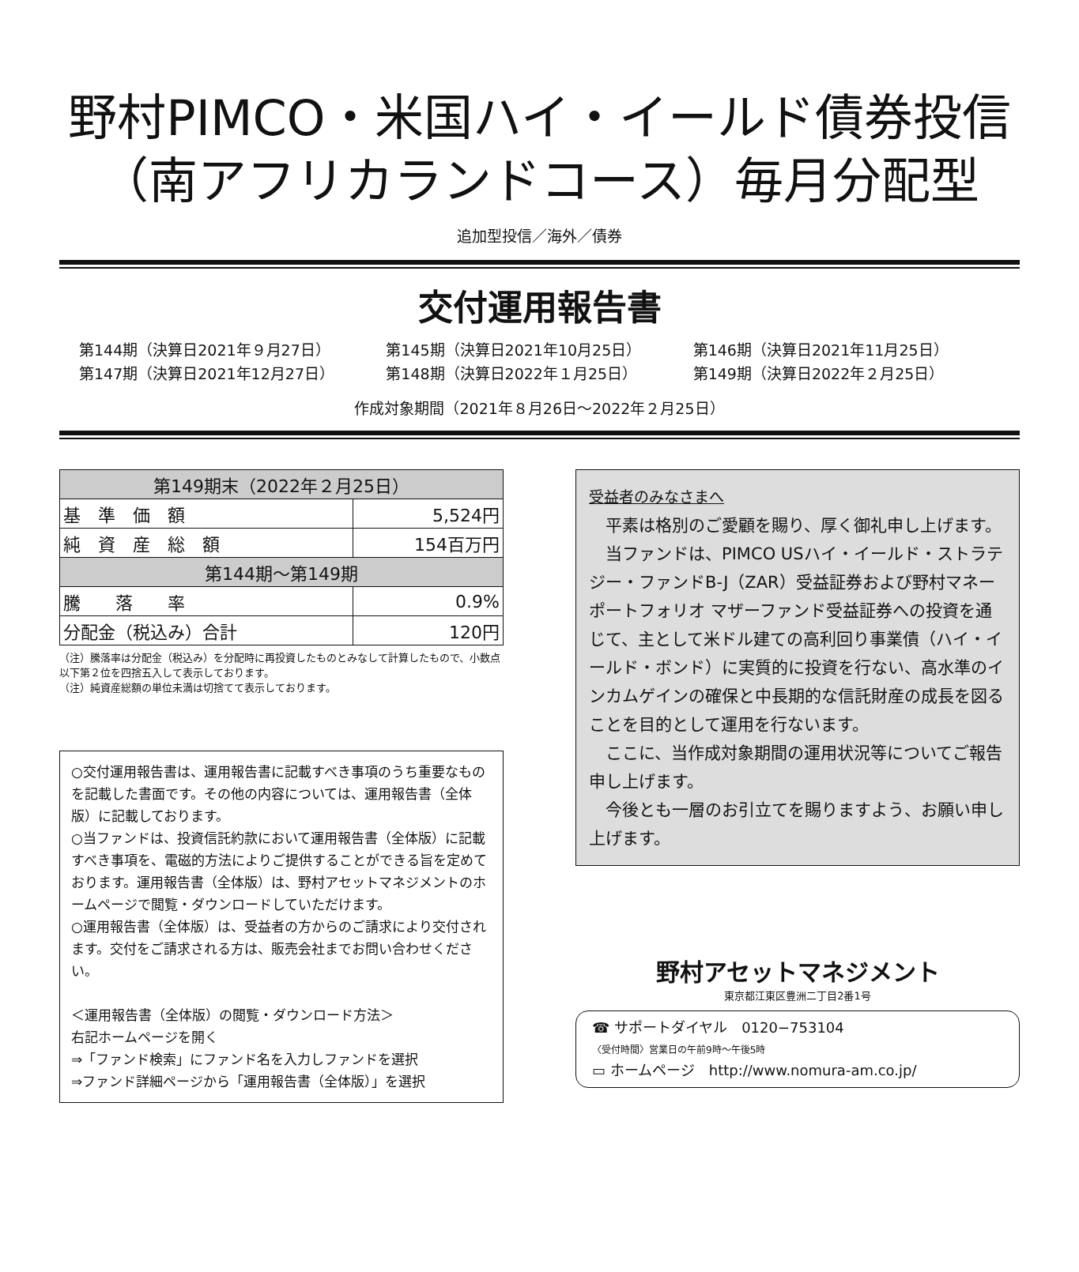野村PIMCO・米国ハイ・イールド債券投信
（南アフリカランドコース）毎月分配型
追加型投信／海外／債券
交付運用報告書
第144期（決算日2021年９月27日）
第145期（決算日2021年10月25日）
第146期（決算日2021年11月25日）
第147期（決算日2021年12月27日）
第148期（決算日2022年１月25日）
第149期（決算日2022年２月25日）
作成対象期間（2021年８月26日～2022年２月25日）
| 第149期末（2022年２月25日） | |
| --- | --- |
| 基 準 価 額 | 5,524円 |
| 純 資 産 総 額 | 154百万円 |
| 第144期～第149期 | |
| 騰 落 率 | 0.9% |
| 分配金（税込み）合計 | 120円 |
（注）騰落率は分配金（税込み）を分配時に再投資したものとみなして計算したもので、小数点以下第２位を四捨五入して表示しております。
（注）純資産総額の単位未満は切捨てて表示しております。
○交付運用報告書は、運用報告書に記載すべき事項のうち重要なものを記載した書面です。その他の内容については、運用報告書（全体版）に記載しております。
○当ファンドは、投資信託約款において運用報告書（全体版）に記載すべき事項を、電磁的方法によりご提供することができる旨を定めております。運用報告書（全体版）は、野村アセットマネジメントのホームページで閲覧・ダウンロードしていただけます。
○運用報告書（全体版）は、受益者の方からのご請求により交付されます。交付をご請求される方は、販売会社までお問い合わせください。
＜運用報告書（全体版）の閲覧・ダウンロード方法＞
右記ホームページを開く
⇒「ファンド検索」にファンド名を入力しファンドを選択
⇒ファンド詳細ページから「運用報告書（全体版）」を選択
受益者のみなさまへ
平素は格別のご愛顧を賜り、厚く御礼申し上げます。
当ファンドは、PIMCO USハイ・イールド・ストラテジー・ファンドB-J（ZAR）受益証券および野村マネーポートフォリオ マザーファンド受益証券への投資を通じて、主として米ドル建ての高利回り事業債（ハイ・イールド・ボンド）に実質的に投資を行ない、高水準のインカムゲインの確保と中長期的な信託財産の成長を図ることを目的として運用を行ないます。
ここに、当作成対象期間の運用状況等についてご報告申し上げます。
今後とも一層のお引立てを賜りますよう、お願い申し上げます。
野村アセットマネジメント
東京都江東区豊洲二丁目2番1号
☎ サポートダイヤル　0120−753104
〈受付時間〉営業日の午前9時～午後5時
▭ ホームページ　http://www.nomura-am.co.jp/